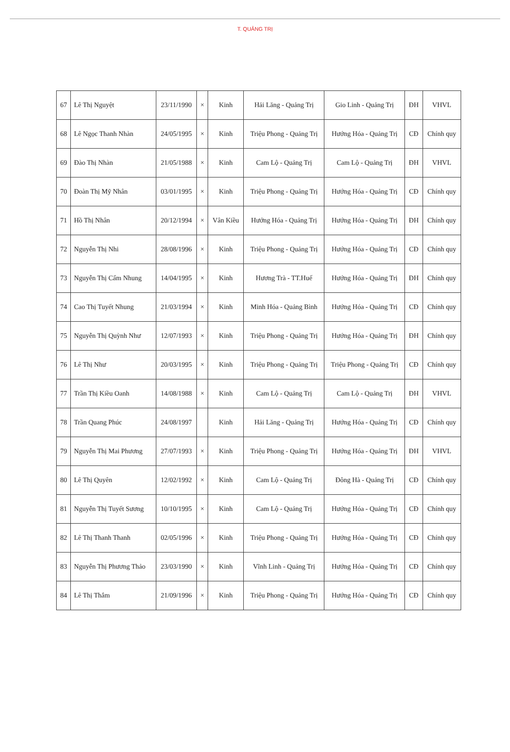T. QUẢNG TRỊ
| 67 | Lê Thị Nguyệt | 23/11/1990 | × | Kinh | Hải Lăng - Quảng Trị | Gio Linh - Quảng Trị | ĐH | VHVL |
| 68 | Lê Ngọc Thanh Nhàn | 24/05/1995 | × | Kinh | Triệu Phong - Quảng Trị | Hướng Hóa - Quảng Trị | CĐ | Chính quy |
| 69 | Đào Thị Nhàn | 21/05/1988 | × | Kinh | Cam Lộ - Quảng Trị | Cam Lộ - Quảng Trị | ĐH | VHVL |
| 70 | Đoàn Thị Mỹ Nhân | 03/01/1995 | × | Kinh | Triệu Phong - Quảng Trị | Hướng Hóa - Quảng Trị | CĐ | Chính quy |
| 71 | Hồ Thị Nhân | 20/12/1994 | × | Vân Kiều | Hướng Hóa - Quảng Trị | Hướng Hóa - Quảng Trị | ĐH | Chính quy |
| 72 | Nguyễn Thị Nhi | 28/08/1996 | × | Kinh | Triệu Phong - Quảng Trị | Hướng Hóa - Quảng Trị | CĐ | Chính quy |
| 73 | Nguyễn Thị Cẩm Nhung | 14/04/1995 | × | Kinh | Hương Trà - TT.Huế | Hướng Hóa - Quảng Trị | ĐH | Chính quy |
| 74 | Cao Thị Tuyết Nhung | 21/03/1994 | × | Kinh | Minh Hóa - Quảng Bình | Hướng Hóa - Quảng Trị | CĐ | Chính quy |
| 75 | Nguyễn Thị Quỳnh Như | 12/07/1993 | × | Kinh | Triệu Phong - Quảng Trị | Hướng Hóa - Quảng Trị | ĐH | Chính quy |
| 76 | Lê Thị Như | 20/03/1995 | × | Kinh | Triệu Phong - Quảng Trị | Triệu Phong - Quảng Trị | CĐ | Chính quy |
| 77 | Trần Thị Kiều Oanh | 14/08/1988 | × | Kinh | Cam Lộ - Quảng Trị | Cam Lộ - Quảng Trị | ĐH | VHVL |
| 78 | Trần Quang Phúc | 24/08/1997 | | Kinh | Hải Lăng - Quảng Trị | Hướng Hóa - Quảng Trị | CĐ | Chính quy |
| 79 | Nguyễn Thị Mai Phương | 27/07/1993 | × | Kinh | Triệu Phong - Quảng Trị | Hướng Hóa - Quảng Trị | ĐH | VHVL |
| 80 | Lê Thị Quyên | 12/02/1992 | × | Kinh | Cam Lộ - Quảng Trị | Đông Hà - Quảng Trị | CĐ | Chính quy |
| 81 | Nguyễn Thị Tuyết Sương | 10/10/1995 | × | Kinh | Cam Lộ - Quảng Trị | Hướng Hóa - Quảng Trị | CĐ | Chính quy |
| 82 | Lê Thị Thanh Thanh | 02/05/1996 | × | Kinh | Triệu Phong - Quảng Trị | Hướng Hóa - Quảng Trị | CĐ | Chính quy |
| 83 | Nguyễn Thị Phương Thảo | 23/03/1990 | × | Kinh | Vĩnh Linh - Quảng Trị | Hướng Hóa - Quảng Trị | CĐ | Chính quy |
| 84 | Lê Thị Thắm | 21/09/1996 | × | Kinh | Triệu Phong - Quảng Trị | Hướng Hóa - Quảng Trị | CĐ | Chính quy |